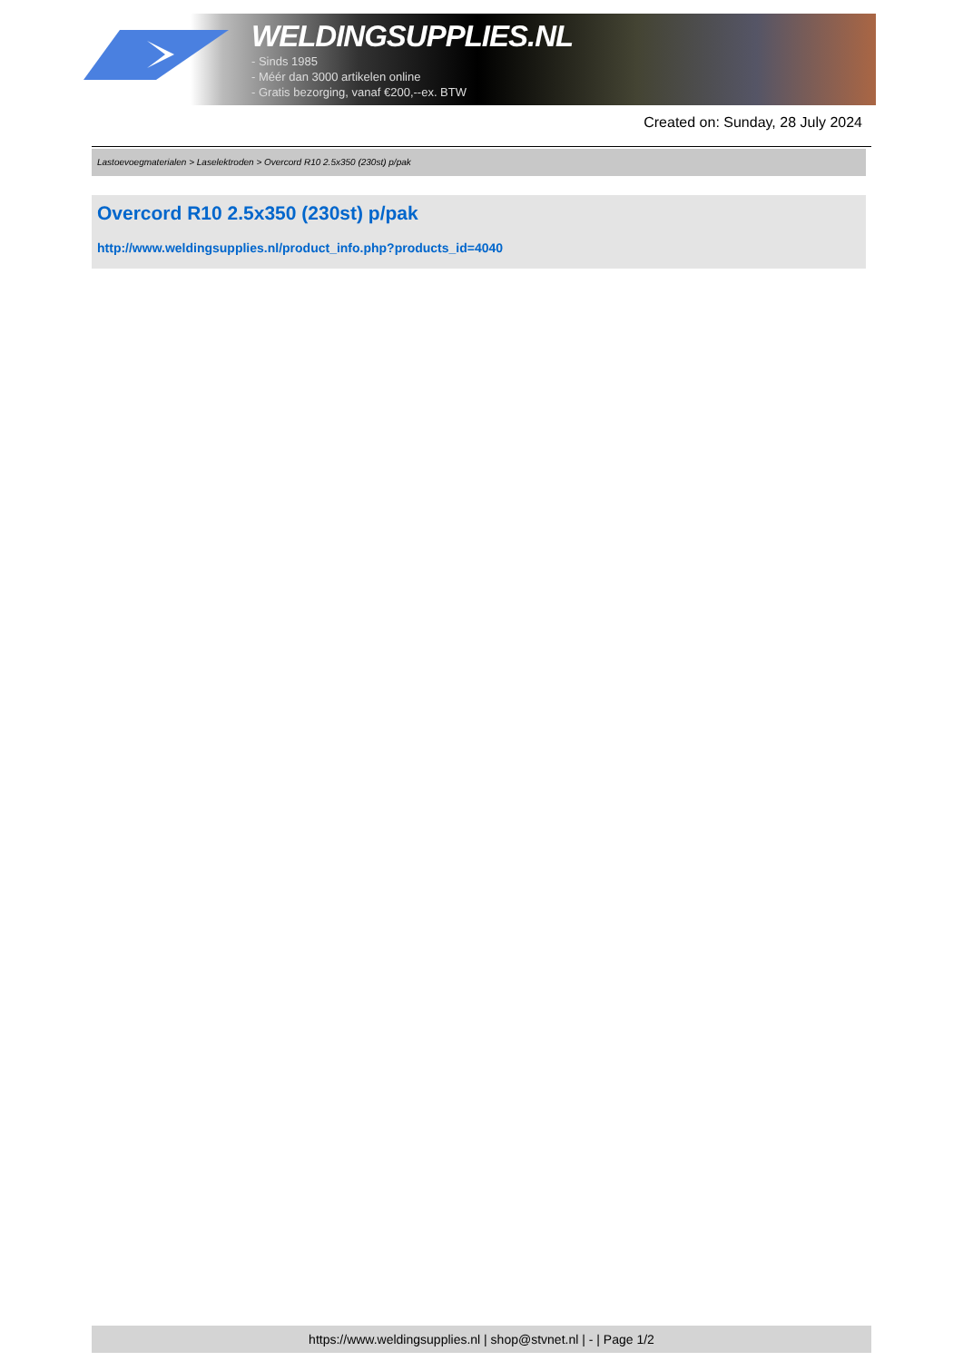WELDINGSUPPLIES.NL
- Sinds 1985
- Méér dan 3000 artikelen online
- Gratis bezorging, vanaf €200,--ex. BTW
Created on: Sunday, 28 July 2024
Lastoevoegmaterialen > Laselektroden > Overcord R10 2.5x350 (230st) p/pak
Overcord R10 2.5x350 (230st) p/pak
http://www.weldingsupplies.nl/product_info.php?products_id=4040
https://www.weldingsupplies.nl | shop@stvnet.nl | - | Page 1/2